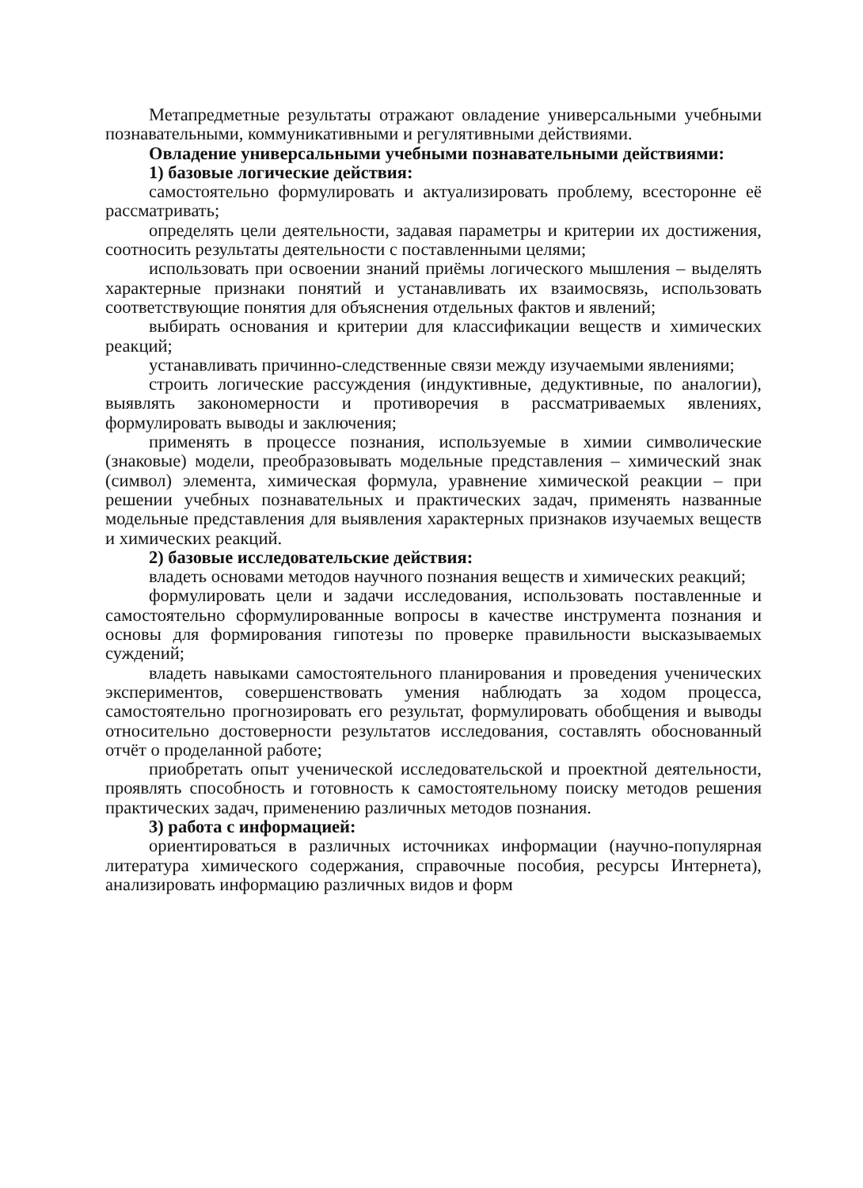Метапредметные результаты отражают овладение универсальными учебными познавательными, коммуникативными и регулятивными действиями.
Овладение универсальными учебными познавательными действиями:
1) базовые логические действия:
самостоятельно формулировать и актуализировать проблему, всесторонне её рассматривать;
определять цели деятельности, задавая параметры и критерии их достижения, соотносить результаты деятельности с поставленными целями;
использовать при освоении знаний приёмы логического мышления – выделять характерные признаки понятий и устанавливать их взаимосвязь, использовать соответствующие понятия для объяснения отдельных фактов и явлений;
выбирать основания и критерии для классификации веществ и химических реакций;
устанавливать причинно-следственные связи между изучаемыми явлениями;
строить логические рассуждения (индуктивные, дедуктивные, по аналогии), выявлять закономерности и противоречия в рассматриваемых явлениях, формулировать выводы и заключения;
применять в процессе познания, используемые в химии символические (знаковые) модели, преобразовывать модельные представления – химический знак (символ) элемента, химическая формула, уравнение химической реакции – при решении учебных познавательных и практических задач, применять названные модельные представления для выявления характерных признаков изучаемых веществ и химических реакций.
2) базовые исследовательские действия:
владеть основами методов научного познания веществ и химических реакций;
формулировать цели и задачи исследования, использовать поставленные и самостоятельно сформулированные вопросы в качестве инструмента познания и основы для формирования гипотезы по проверке правильности высказываемых суждений;
владеть навыками самостоятельного планирования и проведения ученических экспериментов, совершенствовать умения наблюдать за ходом процесса, самостоятельно прогнозировать его результат, формулировать обобщения и выводы относительно достоверности результатов исследования, составлять обоснованный отчёт о проделанной работе;
приобретать опыт ученической исследовательской и проектной деятельности, проявлять способность и готовность к самостоятельному поиску методов решения практических задач, применению различных методов познания.
3) работа с информацией:
ориентироваться в различных источниках информации (научно-популярная литература химического содержания, справочные пособия, ресурсы Интернета), анализировать информацию различных видов и форм